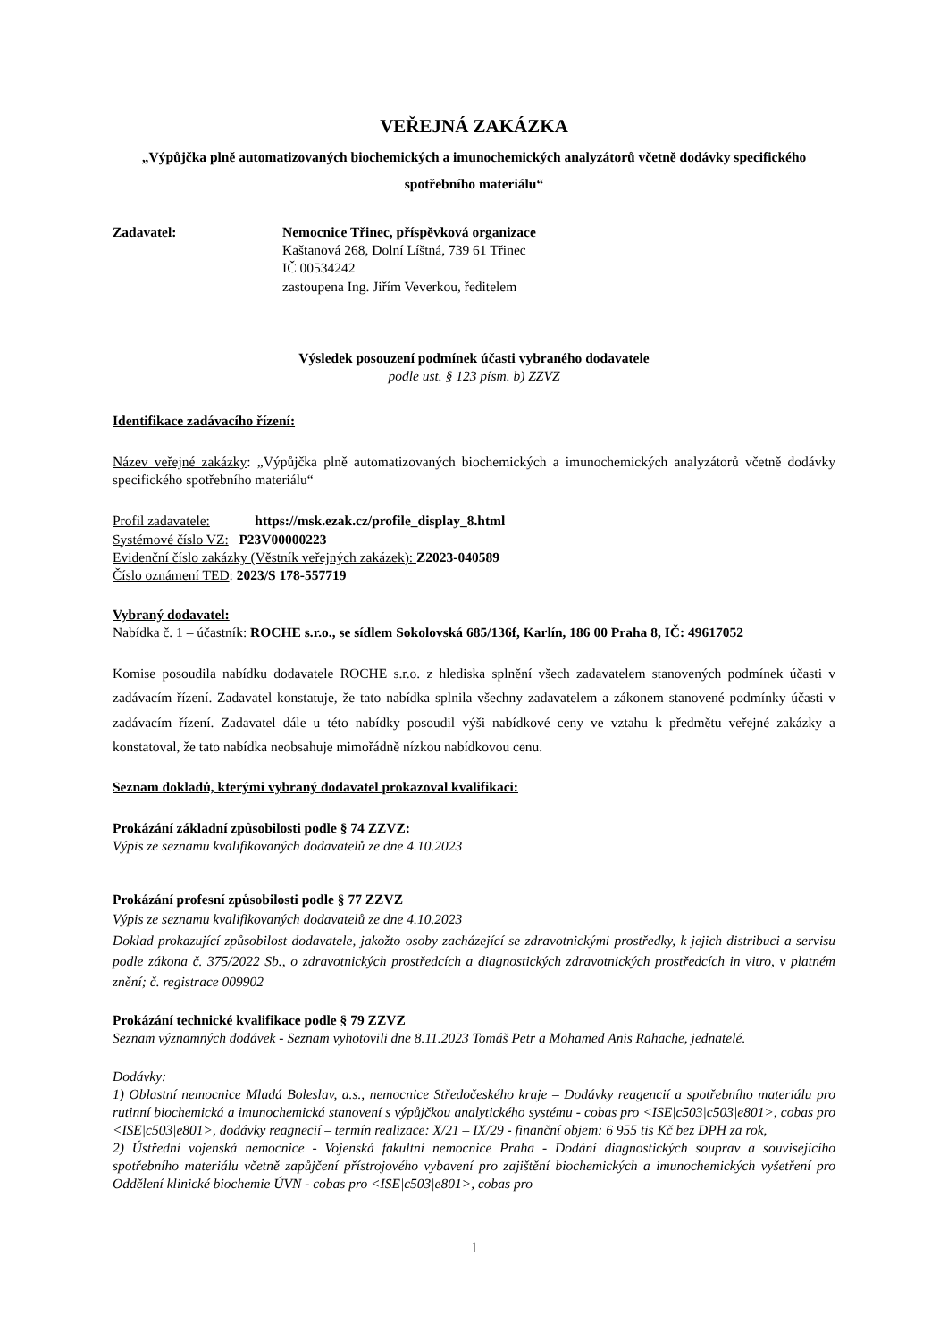VEŘEJNÁ ZAKÁZKA
„Výpůjčka plně automatizovaných biochemických a imunochemických analyzátorů včetně dodávky specifického spotřebního materiálu“
Zadavatel: Nemocnice Třinec, příspěvková organizace
Kaštanová 268, Dolní Líštná, 739 61 Třinec
IČ 00534242
zastoupena Ing. Jiřím Veverkou, ředitelem
Výsledek posouzení podmínek účasti vybraného dodavatele
podle ust. § 123 písm. b) ZZVZ
Identifikace zadávacího řízení:
Název veřejné zakázky: „Výpůjčka plně automatizovaných biochemických a imunochemických analyzátorů včetně dodávky specifického spotřebního materiálu“
Profil zadavatele: https://msk.ezak.cz/profile_display_8.html
Systémové číslo VZ: P23V00000223
Evidenční číslo zakázky (Věstník veřejných zakázek): Z2023-040589
Číslo oznámení TED: 2023/S 178-557719
Vybraný dodavatel:
Nabídka č. 1 – účastník: ROCHE s.r.o., se sídlem Sokolovská 685/136f, Karlín, 186 00 Praha 8, IČ: 49617052
Komise posoudila nabídku dodavatele ROCHE s.r.o. z hlediska splnění všech zadavatelem stanovených podmínek účasti v zadávacím řízení. Zadavatel konstatuje, že tato nabídka splnila všechny zadavatelem a zákonem stanovené podmínky účasti v zadávacím řízení. Zadavatel dále u této nabídky posoudil výši nabídkové ceny ve vztahu k předmětu veřejné zakázky a konstatoval, že tato nabídka neobsahuje mimořádně nízkou nabídkovou cenu.
Seznam dokladů, kterými vybraný dodavatel prokazoval kvalifikaci:
Prokázání základní způsobilosti podle § 74 ZZVZ:
Výpis ze seznamu kvalifikovaných dodavatelů ze dne 4.10.2023
Prokázání profesní způsobilosti podle § 77 ZZVZ
Výpis ze seznamu kvalifikovaných dodavatelů ze dne 4.10.2023
Doklad prokazující způsobilost dodavatele, jakožto osoby zacházející se zdravotnickými prostředky, k jejich distribuci a servisu podle zákona č. 375/2022 Sb., o zdravotnických prostředcích a diagnostických zdravotnických prostředcích in vitro, v platném znění; č. registrace 009902
Prokázání technické kvalifikace podle § 79 ZZVZ
Seznam významných dodávek - Seznam vyhotovili dne 8.11.2023 Tomáš Petr a Mohamed Anis Rahache, jednatelé.
Dodávky:
1) Oblastní nemocnice Mladá Boleslav, a.s., nemocnice Středočeského kraje – Dodávky reagencií a spotřebního materiálu pro rutinní biochemická a imunochemická stanovení s výpůjčkou analytického systému - cobas pro <ISE|c503|c503|e801>, cobas pro <ISE|c503|e801>, dodávky reagnecií – termín realizace: X/21 – IX/29 - finanční objem: 6 955 tis Kč bez DPH za rok,
2) Ústřední vojenská nemocnice - Vojenská fakultní nemocnice Praha - Dodání diagnostických souprav a souvisejícího spotřebního materiálu včetně zapůjčení přístrojového vybavení pro zajištění biochemických a imunochemických vyšetření pro Oddělení klinické biochemie ÚVN - cobas pro <ISE|c503|e801>, cobas pro
1